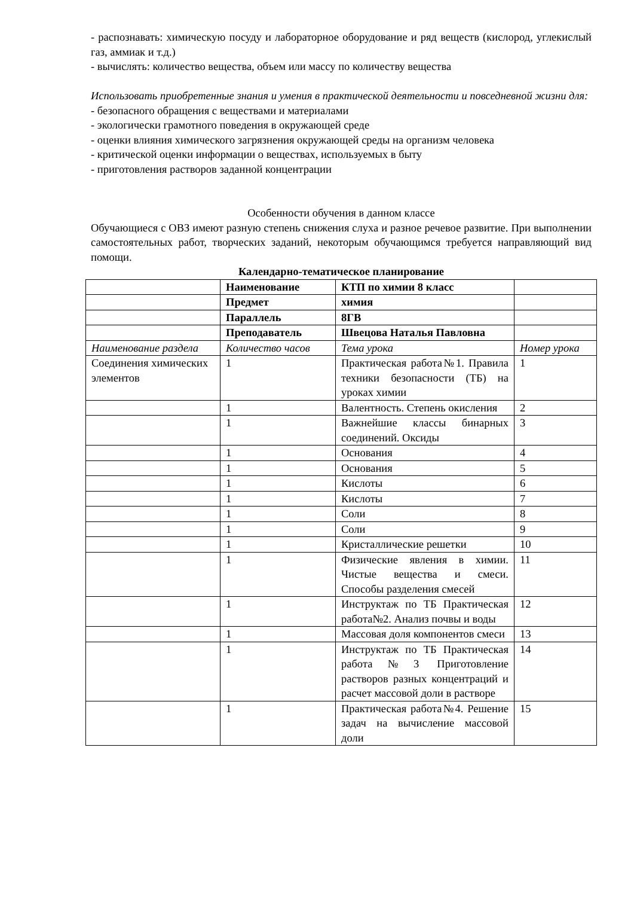- распознавать: химическую посуду и лабораторное оборудование и ряд веществ (кислород, углекислый газ, аммиак и т.д.)
- вычислять: количество вещества, объем или массу по количеству вещества
Использовать приобретенные знания и умения в практической деятельности и повседневной жизни для:
- безопасного обращения с веществами и материалами
- экологически грамотного поведения в окружающей среде
- оценки влияния химического загрязнения окружающей среды на организм человека
- критической оценки информации о веществах, используемых в быту
- приготовления растворов заданной концентрации
Особенности обучения в данном классе
Обучающиеся с ОВЗ имеют разную степень снижения слуха и разное речевое развитие. При выполнении самостоятельных работ, творческих заданий, некоторым обучающимся требуется направляющий вид помощи.
Календарно-тематическое планирование
| | Наименование | КТП по химии 8 класс | |
| | Предмет | химия | |
| | Параллель | 8ГВ | |
| | Преподаватель | Швецова Наталья Павловна | |
| Наименование раздела | Количество часов | Тема урока | Номер урока |
| Соединения химических элементов | 1 | Практическая работа№1. Правила техники безопасности (ТБ) на уроках химии | 1 |
| | 1 | Валентность. Степень окисления | 2 |
| | 1 | Важнейшие классы бинарных соединений. Оксиды | 3 |
| | 1 | Основания | 4 |
| | 1 | Основания | 5 |
| | 1 | Кислоты | 6 |
| | 1 | Кислоты | 7 |
| | 1 | Соли | 8 |
| | 1 | Соли | 9 |
| | 1 | Кристаллические решетки | 10 |
| | 1 | Физические явления в химии. Чистые вещества и смеси. Способы разделения смесей | 11 |
| | 1 | Инструктаж по ТБ Практическая работа№2. Анализ почвы и воды | 12 |
| | 1 | Массовая доля компонентов смеси | 13 |
| | 1 | Инструктаж по ТБ Практическая работа№3 Приготовление растворов разных концентраций и расчет массовой доли в растворе | 14 |
| | 1 | Практическая работа№4. Решение задач на вычисление массовой доли | 15 |